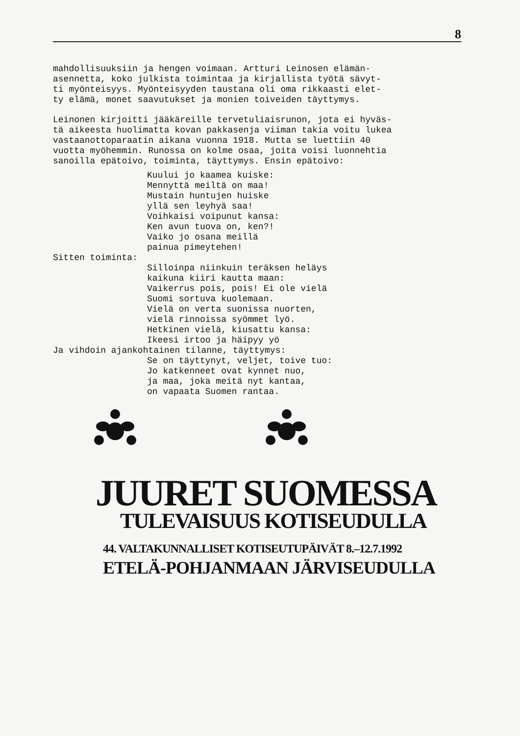8
mahdollisuuksiin ja hengen voimaan. Artturi Leinosen elämän- asennetta, koko julkista toimintaa ja kirjallista työtä sävyt- ti myönteisyys. Myönteisyyden taustana oli oma rikkaasti elet- ty elämä, monet saavutukset ja monien toiveiden täyttymys.
Leinonen kirjoitti jääkäreille tervetuliaisrunon, jota ei hyväs- tä aikeesta huolimatta kovan pakkasenja viiman takia voitu lukea vastaanottoparaatin aikana vuonna 1918. Mutta se luettiin 40 vuotta myöhemmin. Runossa on kolme osaa, joita voisi luonnehtia sanoilla epätoivo, toiminta, täyttymys. Ensin epätoivo:
Kuului jo kaamea kuiske: Mennyttä meiltä on maa! Mustain huntujen huiske yllä sen leyhyä saa! Voihkaisi voipunut kansa: Ken avun tuova on, ken?! Vaiko jo osana meillä painua pimeytehen!
Sitten toiminta:
Silloinpa niinkuin teräksen heläys kaikuna kiiri kautta maan: Vaikerrus pois, pois! Ei ole vielä Suomi sortuva kuolemaan. Vielä on verta suonissa nuorten, vielä rinnoissa syömmet lyö. Hetkinen vielä, kiusattu kansa: Ikeesi irtoo ja häipyy yö
Ja vihdoin ajankohtainen tilanne, täyttymys:
Se on täyttynyt, veljet, toive tuo: Jo katkenneet ovat kynnet nuo, ja maa, joka meitä nyt kantaa, on vapaata Suomen rantaa.
JUURET SUOMESSA
TULEVAISUUS KOTISEUDULLA
44. VALTAKUNNALLISET KOTISEUTUPÄIVÄT 8.–12.7.1992
ETELÄ-POHJANMAAN JÄRVISEUDULLA